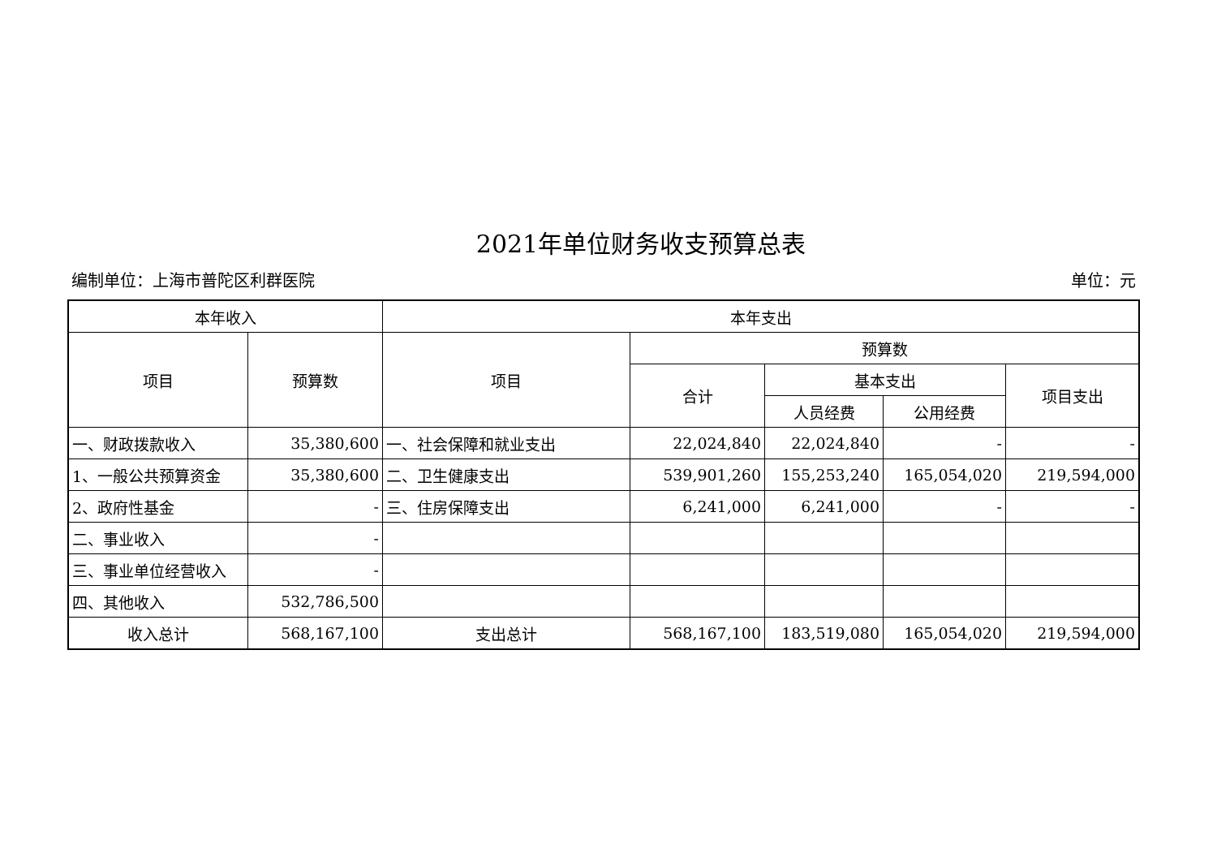2021年单位财务收支预算总表
编制单位：上海市普陀区利群医院 单位：元
| 本年收入 | | 本年支出 | | | | |
| --- | --- | --- | --- | --- | --- | --- |
| 项目 | 预算数 | 项目 | 预算数 | | | |
| | | | 合计 | 基本支出 | | 项目支出 |
| | | | | 人员经费 | 公用经费 | |
| 一、财政拨款收入 | 35,380,600 | 一、社会保障和就业支出 | 22,024,840 | 22,024,840 | - | - |
| 1、一般公共预算资金 | 35,380,600 | 二、卫生健康支出 | 539,901,260 | 155,253,240 | 165,054,020 | 219,594,000 |
| 2、政府性基金 | - | 三、住房保障支出 | 6,241,000 | 6,241,000 | - | - |
| 二、事业收入 | - | | | | | |
| 三、事业单位经营收入 | - | | | | | |
| 四、其他收入 | 532,786,500 | | | | | |
| 收入总计 | 568,167,100 | 支出总计 | 568,167,100 | 183,519,080 | 165,054,020 | 219,594,000 |